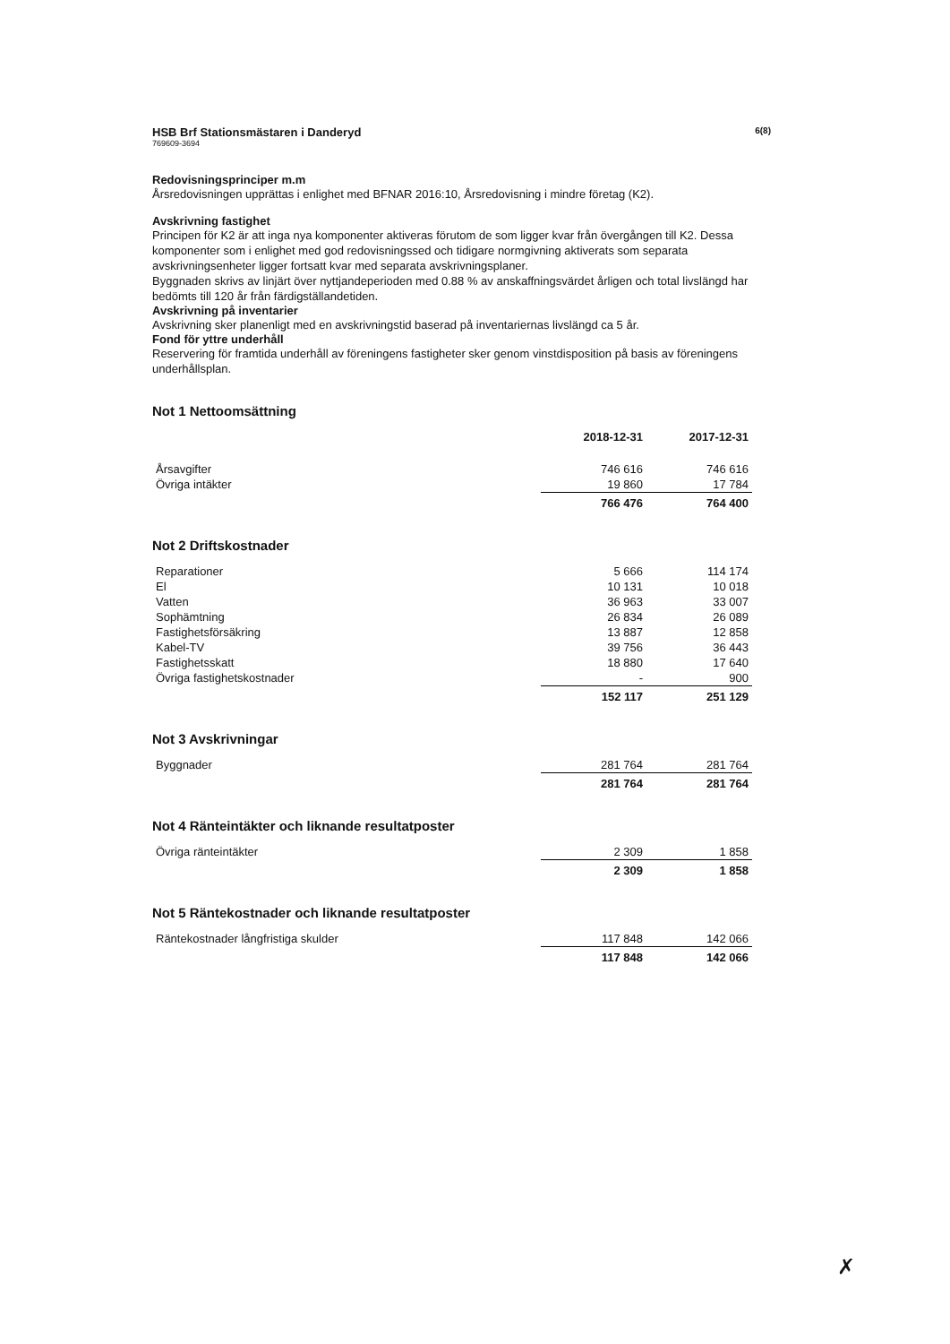HSB Brf Stationsmästaren i Danderyd 6(8)
769609-3694
Redovisningsprinciper m.m
Årsredovisningen upprättas i enlighet med BFNAR 2016:10, Årsredovisning i mindre företag (K2).
Avskrivning fastighet
Principen för K2 är att inga nya komponenter aktiveras förutom de som ligger kvar från övergången till K2. Dessa komponenter som i enlighet med god redovisningssed och tidigare normgivning aktiverats som separata avskrivningsenheter ligger fortsatt kvar med separata avskrivningsplaner.
Byggnaden skrivs av linjärt över nyttjandeperioden med 0.88 % av anskaffningsvärdet årligen och total livslängd har bedömts till 120 år från färdigställandetiden.
Avskrivning på inventarier
Avskrivning sker planenligt med en avskrivningstid baserad på inventariernas livslängd ca 5 år.
Fond för yttre underhåll
Reservering för framtida underhåll av föreningens fastigheter sker genom vinstdisposition på basis av föreningens underhållsplan.
Not 1 Nettoomsättning
| | 2018-12-31 | 2017-12-31 |
| --- | --- | --- |
| Årsavgifter | 746 616 | 746 616 |
| Övriga intäkter | 19 860 | 17 784 |
| | 766 476 | 764 400 |
Not 2 Driftskostnader
| Reparationer | 5 666 | 114 174 |
| El | 10 131 | 10 018 |
| Vatten | 36 963 | 33 007 |
| Sophämtning | 26 834 | 26 089 |
| Fastighetsförsäkring | 13 887 | 12 858 |
| Kabel-TV | 39 756 | 36 443 |
| Fastighetsskatt | 18 880 | 17 640 |
| Övriga fastighetskostnader | - | 900 |
| | 152 117 | 251 129 |
Not 3 Avskrivningar
| Byggnader | 281 764 | 281 764 |
| | 281 764 | 281 764 |
Not 4 Ränteintäkter och liknande resultatposter
| Övriga ränteintäkter | 2 309 | 1 858 |
| | 2 309 | 1 858 |
Not 5 Räntekostnader och liknande resultatposter
| Räntekostnader långfristiga skulder | 117 848 | 142 066 |
| | 117 848 | 142 066 |
✗